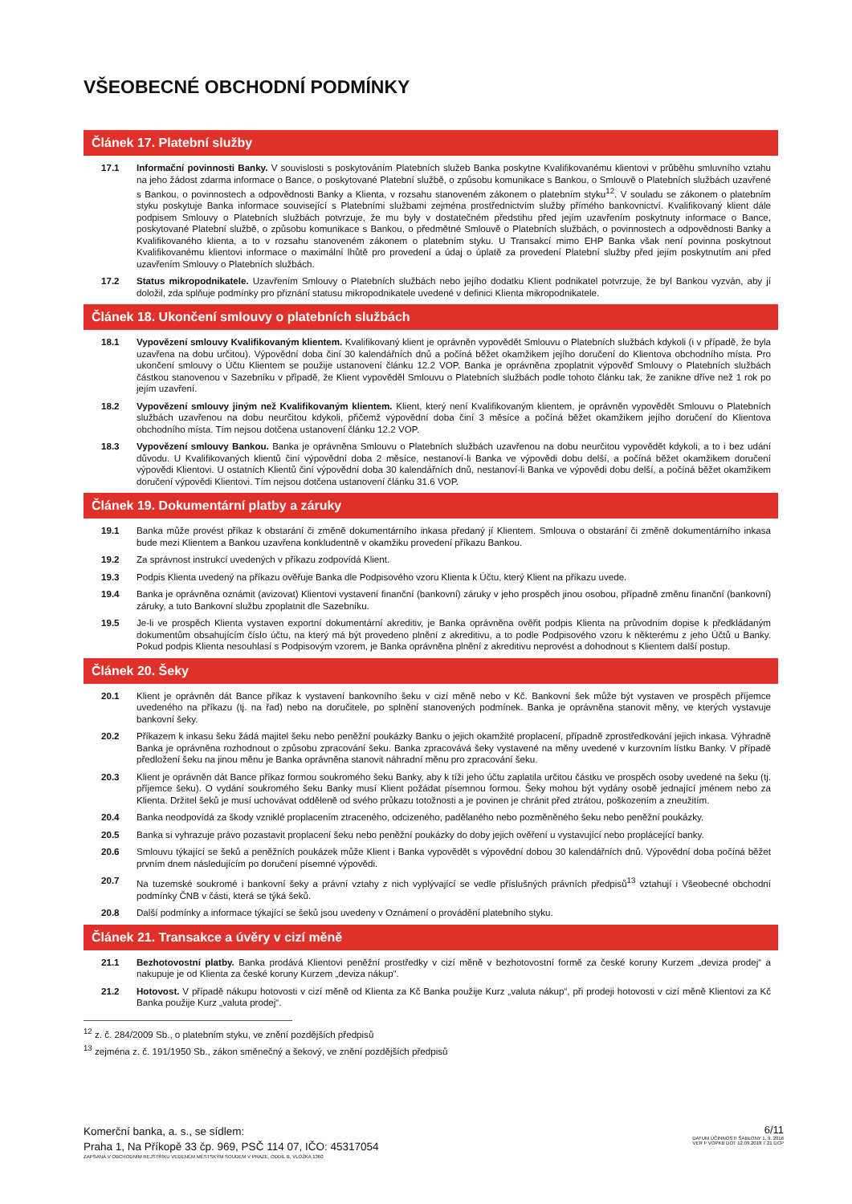VŠEOBECNÉ OBCHODNÍ PODMÍNKY
Článek 17. Platební služby
17.1 Informační povinnosti Banky. V souvislosti s poskytováním Platebních služeb Banka poskytne Kvalifikovanému klientovi v průběhu smluvního vztahu na jeho žádost zdarma informace o Bance, o poskytované Platební službě, o způsobu komunikace s Bankou, o Smlouvě o Platebních službách uzavřené s Bankou, o povinnostech a odpovědnosti Banky a Klienta, v rozsahu stanoveném zákonem o platebním styku<sup>12</sup>. V souladu se zákonem o platebním styku poskytuje Banka informace související s Platebními službami zejména prostřednictvím služby přímého bankovnictví. Kvalifikovaný klient dále podpisem Smlouvy o Platebních službách potvrzuje, že mu byly v dostatečném předstihu před jejím uzavřením poskytnuty informace o Bance, poskytované Platební službě, o způsobu komunikace s Bankou, o předmětné Smlouvě o Platebních službách, o povinnostech a odpovědnosti Banky a Kvalifikovaného klienta, a to v rozsahu stanoveném zákonem o platebním styku. U Transakcí mimo EHP Banka však není povinna poskytnout Kvalifikovanému klientovi informace o maximální lhůtě pro provedení a údaj o úplatě za provedení Platební služby před jejím poskytnutím ani před uzavřením Smlouvy o Platebních službách.
17.2 Status mikropodnikatele. Uzavřením Smlouvy o Platebních službách nebo jejího dodatku Klient podnikatel potvrzuje, že byl Bankou vyzván, aby jí doložil, zda splňuje podmínky pro přiznání statusu mikropodnikatele uvedené v definici Klienta mikropodnikatele.
Článek 18. Ukončení smlouvy o platebních službách
18.1 Vypovězení smlouvy Kvalifikovaným klientem. Kvalifikovaný klient je oprávněn vypovědět Smlouvu o Platebních službách kdykoli (i v případě, že byla uzavřena na dobu určitou). Výpovědní doba činí 30 kalendářních dnů a počíná běžet okamžikem jejího doručení do Klientova obchodního místa. Pro ukončení smlouvy o Účtu Klientem se použije ustanovení článku 12.2 VOP. Banka je oprávněna zpoplatnit výpověď Smlouvy o Platebních službách částkou stanovenou v Sazebníku v případě, že Klient vypověděl Smlouvu o Platebních službách podle tohoto článku tak, že zanikne dříve než 1 rok po jejím uzavření.
18.2 Vypovězení smlouvy jiným než Kvalifikovaným klientem. Klient, který není Kvalifikovaným klientem, je oprávněn vypovědět Smlouvu o Platebních službách uzavřenou na dobu neurčitou kdykoli, přičemž výpovědní doba činí 3 měsíce a počíná běžet okamžikem jejího doručení do Klientova obchodního místa. Tím nejsou dotčena ustanovení článku 12.2 VOP.
18.3 Vypovězení smlouvy Bankou. Banka je oprávněna Smlouvu o Platebních službách uzavřenou na dobu neurčitou vypovědět kdykoli, a to i bez udání důvodu. U Kvalifikovaných klientů činí výpovědní doba 2 měsíce, nestanoví-li Banka ve výpovědi dobu delší, a počíná běžet okamžikem doručení výpovědi Klientovi. U ostatních Klientů činí výpovědní doba 30 kalendářních dnů, nestanoví-li Banka ve výpovědi dobu delší, a počíná běžet okamžikem doručení výpovědi Klientovi. Tím nejsou dotčena ustanovení článku 31.6 VOP.
Článek 19. Dokumentární platby a záruky
19.1 Banka může provést příkaz k obstarání či změně dokumentárního inkasa předaný jí Klientem. Smlouva o obstarání či změně dokumentárního inkasa bude mezi Klientem a Bankou uzavřena konkludentně v okamžiku provedení příkazu Bankou.
19.2 Za správnost instrukcí uvedených v příkazu zodpovídá Klient.
19.3 Podpis Klienta uvedený na příkazu ověřuje Banka dle Podpisového vzoru Klienta k Účtu, který Klient na příkazu uvede.
19.4 Banka je oprávněna oznámit (avizovat) Klientovi vystavení finanční (bankovní) záruky v jeho prospěch jinou osobou, případně změnu finanční (bankovní) záruky, a tuto Bankovní službu zpoplatnit dle Sazebníku.
19.5 Je-li ve prospěch Klienta vystaven exportní dokumentární akreditiv, je Banka oprávněna ověřit podpis Klienta na průvodním dopise k předkládaným dokumentům obsahujícím číslo účtu, na který má být provedeno plnění z akreditivu, a to podle Podpisového vzoru k některému z jeho Účtů u Banky. Pokud podpis Klienta nesouhlasí s Podpisovým vzorem, je Banka oprávněna plnění z akreditivu neprovést a dohodnout s Klientem další postup.
Článek 20. Šeky
20.1 Klient je oprávněn dát Bance příkaz k vystavení bankovního šeku v cizí měně nebo v Kč. Bankovní šek může být vystaven ve prospěch příjemce uvedeného na příkazu (tj. na řad) nebo na doručitele, po splnění stanovených podmínek. Banka je oprávněna stanovit měny, ve kterých vystavuje bankovní šeky.
20.2 Příkazem k inkasu šeku žádá majitel šeku nebo peněžní poukázky Banku o jejich okamžité proplacení, případně zprostředkování jejich inkasa. Výhradně Banka je oprávněna rozhodnout o způsobu zpracování šeku. Banka zpracovává šeky vystavené na měny uvedené v kurzovním lístku Banky. V případě předložení šeku na jinou měnu je Banka oprávněna stanovit náhradní měnu pro zpracování šeku.
20.3 Klient je oprávněn dát Bance příkaz formou soukromého šeku Banky, aby k tíži jeho účtu zaplatila určitou částku ve prospěch osoby uvedené na šeku (tj. příjemce šeku). O vydání soukromého šeku Banky musí Klient požádat písemnou formou. Šeky mohou být vydány osobě jednající jménem nebo za Klienta. Držitel šeků je musí uchovávat odděleně od svého průkazu totožnosti a je povinen je chránit před ztrátou, poškozením a zneužitím.
20.4 Banka neodpovídá za škody vzniklé proplacením ztraceného, odcizeného, padělaného nebo pozměněného šeku nebo peněžní poukázky.
20.5 Banka si vyhrazuje právo pozastavit proplacení šeku nebo peněžní poukázky do doby jejich ověření u vystavující nebo proplácející banky.
20.6 Smlouvu týkající se šeků a peněžních poukázek může Klient i Banka vypovědět s výpovědní dobou 30 kalendářních dnů. Výpovědní doba počíná běžet prvním dnem následujícím po doručení písemné výpovědi.
20.7 Na tuzemské soukromé i bankovní šeky a právní vztahy z nich vyplývající se vedle příslušných právních předpisů<sup>13</sup> vztahují i Všeobecné obchodní podmínky ČNB v části, která se týká šeků.
20.8 Další podmínky a informace týkající se šeků jsou uvedeny v Oznámení o provádění platebního styku.
Článek 21. Transakce a úvěry v cizí měně
21.1 Bezhotovostní platby. Banka prodává Klientovi peněžní prostředky v cizí měně v bezhotovostní formě za české koruny Kurzem „deviza prodej“ a nakupuje je od Klienta za české koruny Kurzem „deviza nákup“.
21.2 Hotovost. V případě nákupu hotovosti v cizí měně od Klienta za Kč Banka použije Kurz „valuta nákup“, při prodeji hotovosti v cizí měně Klientovi za Kč Banka použije Kurz „valuta prodej“.
<sup>12</sup> z. č. 284/2009 Sb., o platebním styku, ve znění pozdějších předpisů
<sup>13</sup> zejména z. č. 191/1950 Sb., zákon směnečný a šekový, ve znění pozdějších předpisů
Komerční banka, a. s., se sídlem:
Praha 1, Na Příkopě 33 čp. 969, PSČ 114 07, IČO: 45317054
ZAPSANÁ V OBCHODNÍM REJSTŘÍKU VEDENÉM MĚSTSKÝM SOUDEM V PRAZE, ODDÍL B, VLOŽKA 1360
6/11
DATUM ÚČINNOSTI ŠABLONY 1. 9. 2016
VER F VOPKB DOT 12.09.2018 7.21 DCP